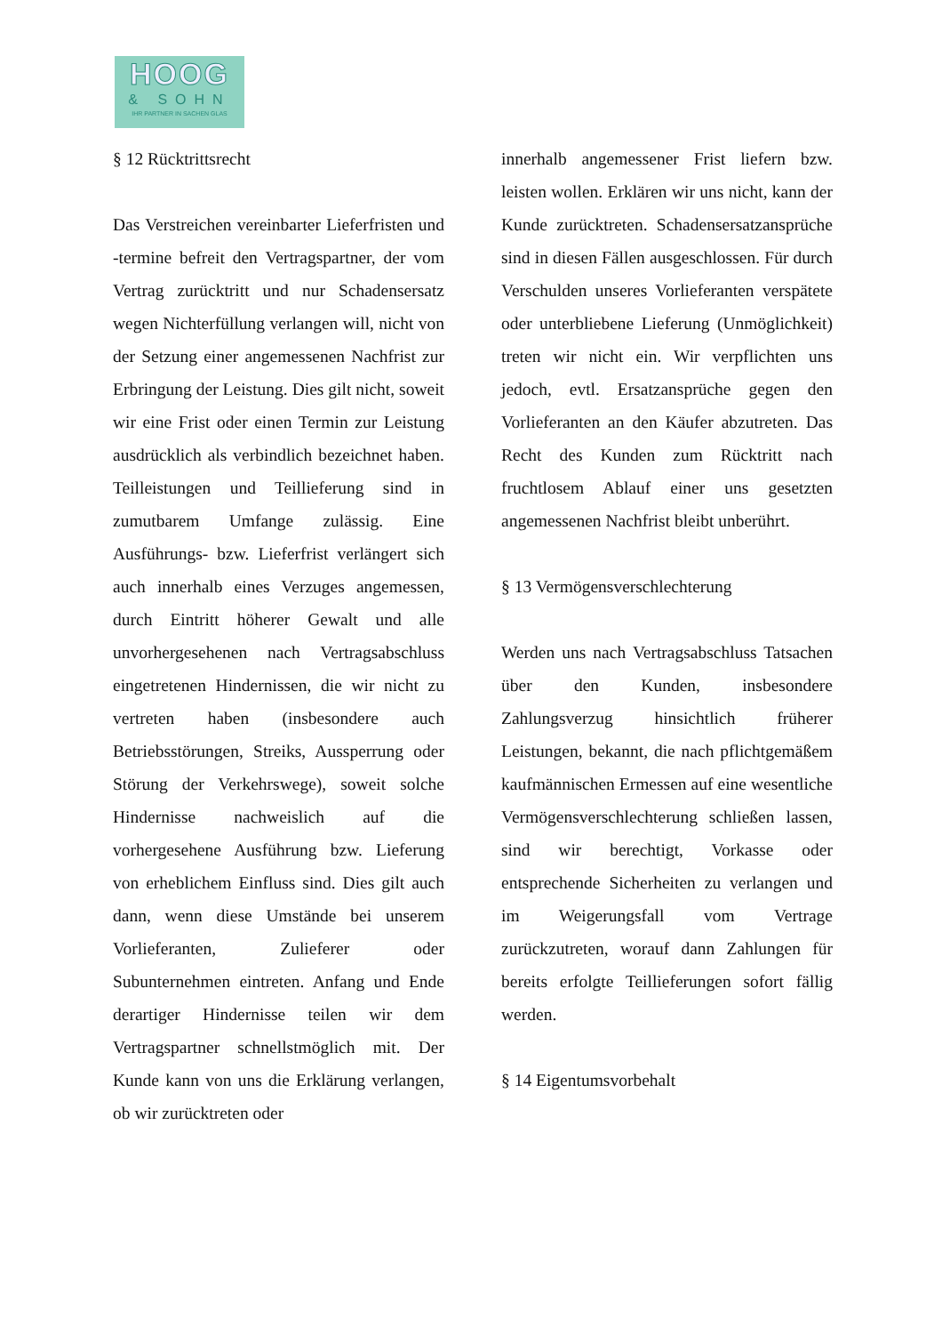HOOG
& SOHN
IHR PARTNER IN SACHEN GLAS
§ 12 Rücktrittsrecht
Das Verstreichen vereinbarter Lieferfristen und -termine befreit den Vertragspartner, der vom Vertrag zurücktritt und nur Schadensersatz wegen Nichterfüllung verlangen will, nicht von der Setzung einer angemessenen Nachfrist zur Erbringung der Leistung. Dies gilt nicht, soweit wir eine Frist oder einen Termin zur Leistung ausdrücklich als verbindlich bezeichnet haben. Teilleistungen und Teillieferung sind in zumutbarem Umfange zulässig. Eine Ausführungs- bzw. Lieferfrist verlängert sich auch innerhalb eines Verzuges angemessen, durch Eintritt höherer Gewalt und alle unvorhergesehenen nach Vertragsabschluss eingetretenen Hindernissen, die wir nicht zu vertreten haben (insbesondere auch Betriebsstörungen, Streiks, Aussperrung oder Störung der Verkehrswege), soweit solche Hindernisse nachweislich auf die vorhergesehene Ausführung bzw. Lieferung von erheblichem Einfluss sind. Dies gilt auch dann, wenn diese Umstände bei unserem Vorlieferanten, Zulieferer oder Subunternehmen eintreten. Anfang und Ende derartiger Hindernisse teilen wir dem Vertragspartner schnellstmöglich mit. Der Kunde kann von uns die Erklärung verlangen, ob wir zurücktreten oder
innerhalb angemessener Frist liefern bzw. leisten wollen. Erklären wir uns nicht, kann der Kunde zurücktreten. Schadensersatzansprüche sind in diesen Fällen ausgeschlossen. Für durch Verschulden unseres Vorlieferanten verspätete oder unterbliebene Lieferung (Unmöglichkeit) treten wir nicht ein. Wir verpflichten uns jedoch, evtl. Ersatzansprüche gegen den Vorlieferanten an den Käufer abzutreten. Das Recht des Kunden zum Rücktritt nach fruchtlosem Ablauf einer uns gesetzten angemessenen Nachfrist bleibt unberührt.
§ 13 Vermögensverschlechterung
Werden uns nach Vertragsabschluss Tatsachen über den Kunden, insbesondere Zahlungsverzug hinsichtlich früherer Leistungen, bekannt, die nach pflichtgemäßem kaufmännischen Ermessen auf eine wesentliche Vermögensverschlechterung schließen lassen, sind wir berechtigt, Vorkasse oder entsprechende Sicherheiten zu verlangen und im Weigerungsfall vom Vertrage zurückzutreten, worauf dann Zahlungen für bereits erfolgte Teillieferungen sofort fällig werden.
§ 14 Eigentumsvorbehalt